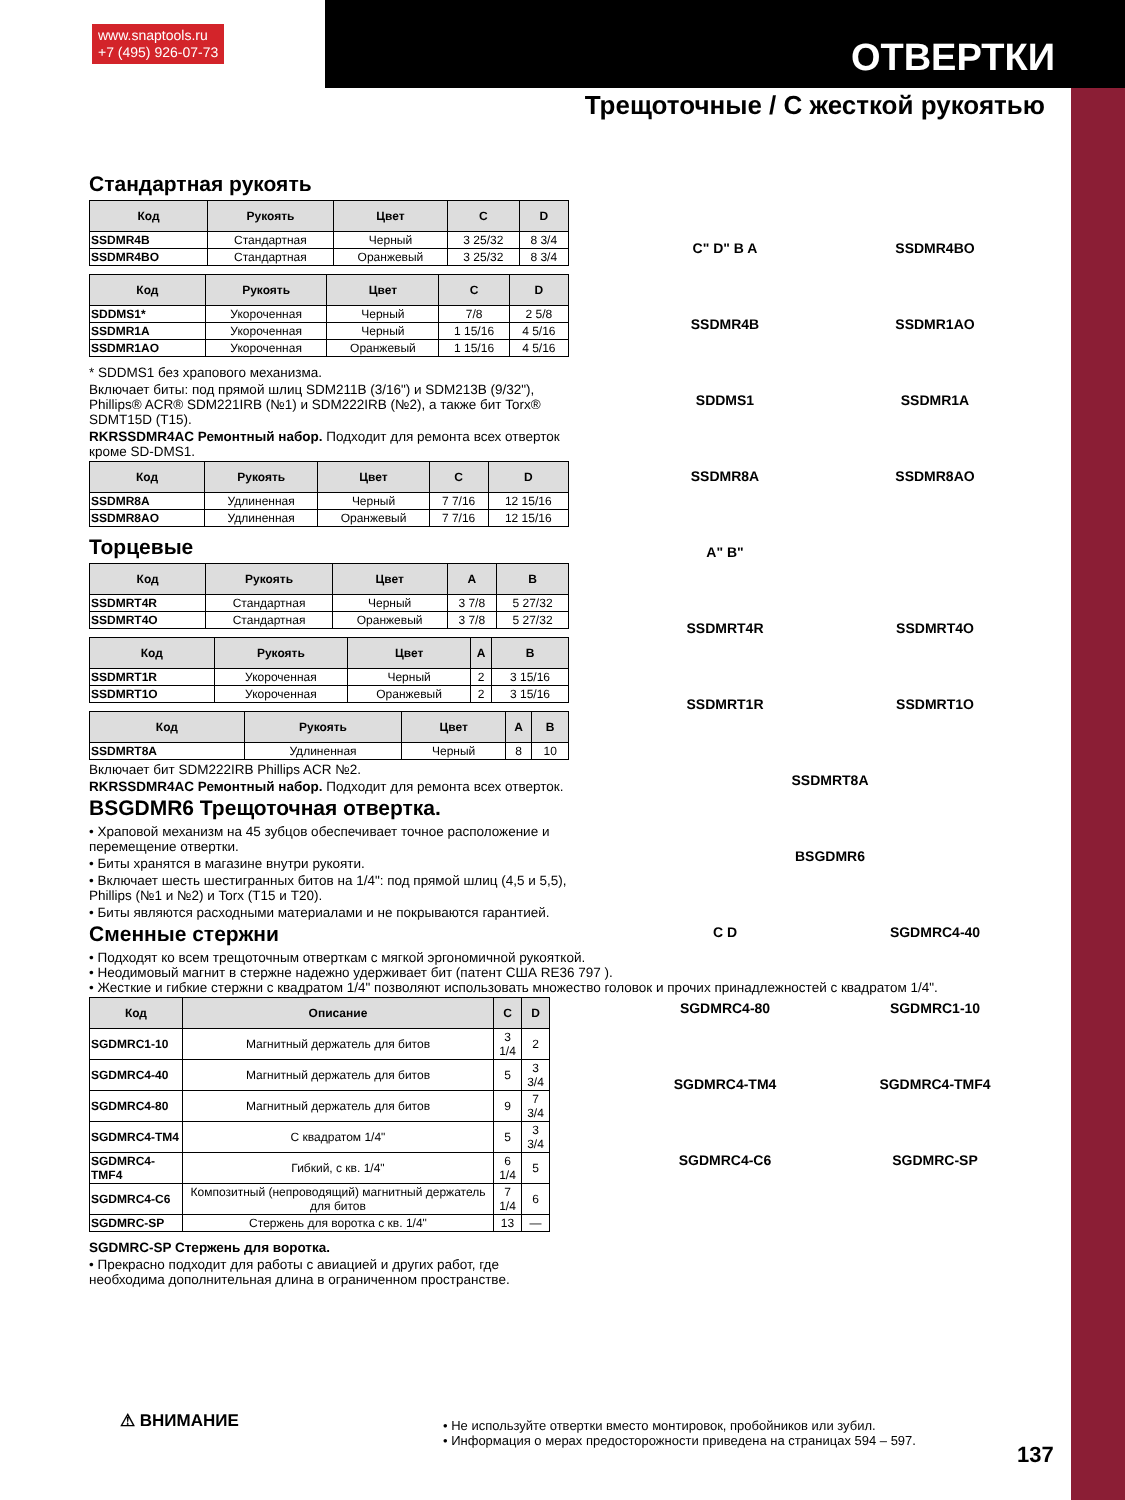www.snaptools.ru
+7 (495) 926-07-73
ОТВЕРТКИ
Трещоточные / С жесткой рукоятью
Стандартная рукоять
| Код | Рукоять | Цвет | C | D |
| --- | --- | --- | --- | --- |
| SSDMR4B | Стандартная | Черный | 3 25/32 | 8 3/4 |
| SSDMR4BO | Стандартная | Оранжевый | 3 25/32 | 8 3/4 |
| Код | Рукоять | Цвет | C | D |
| --- | --- | --- | --- | --- |
| SDDMS1* | Укороченная | Черный | 7/8 | 2 5/8 |
| SSDMR1A | Укороченная | Черный | 1 15/16 | 4 5/16 |
| SSDMR1AO | Укороченная | Оранжевый | 1 15/16 | 4 5/16 |
* SDDMS1 без храпового механизма.
Включает биты: под прямой шлиц SDM211B (3/16") и SDM213B (9/32"), Phillips® ACR® SDM221IRB (№1) и SDM222IRB (№2), а также бит Torx® SDMT15D (T15).
RKRSSDMR4AC Ремонтный набор. Подходит для ремонта всех отверток кроме SD-DMS1.
| Код | Рукоять | Цвет | C | D |
| --- | --- | --- | --- | --- |
| SSDMR8A | Удлиненная | Черный | 7 7/16 | 12 15/16 |
| SSDMR8AO | Удлиненная | Оранжевый | 7 7/16 | 12 15/16 |
Торцевые
| Код | Рукоять | Цвет | A | B |
| --- | --- | --- | --- | --- |
| SSDMRT4R | Стандартная | Черный | 3 7/8 | 5 27/32 |
| SSDMRT4O | Стандартная | Оранжевый | 3 7/8 | 5 27/32 |
| Код | Рукоять | Цвет | A | B |
| --- | --- | --- | --- | --- |
| SSDMRT1R | Укороченная | Черный | 2 | 3 15/16 |
| SSDMRT1O | Укороченная | Оранжевый | 2 | 3 15/16 |
| Код | Рукоять | Цвет | A | B |
| --- | --- | --- | --- | --- |
| SSDMRT8A | Удлиненная | Черный | 8 | 10 |
Включает бит SDM222IRB Phillips ACR №2.
RKRSSDMR4AC Ремонтный набор. Подходит для ремонта всех отверток.
BSGDMR6 Трещоточная отвертка.
• Храповой механизм на 45 зубцов обеспечивает точное расположение и перемещение отвертки.
• Биты хранятся в магазине внутри рукояти.
• Включает шесть шестигранных битов на 1/4": под прямой шлиц (4,5 и 5,5), Phillips (№1 и №2) и Torx (T15 и T20).
• Биты являются расходными материалами и не покрываются гарантией.
Сменные стержни
• Подходят ко всем трещоточным отверткам с мягкой эргономичной рукояткой.
• Неодимовый магнит в стержне надежно удерживает бит (патент США RE36 797 ).
• Жесткие и гибкие стержни с квадратом 1/4" позволяют использовать множество головок и прочих принадлежностей с квадратом 1/4".
| Код | Описание | C | D |
| --- | --- | --- | --- |
| SGDMRC1-10 | Магнитный держатель для битов | 3 1/4 | 2 |
| SGDMRC4-40 | Магнитный держатель для битов | 5 | 3 3/4 |
| SGDMRC4-80 | Магнитный держатель для битов | 9 | 7 3/4 |
| SGDMRC4-TM4 | С квадратом 1/4" | 5 | 3 3/4 |
| SGDMRC4-TMF4 | Гибкий, с кв. 1/4" | 6 1/4 | 5 |
| SGDMRC4-C6 | Композитный (непроводящий) магнитный держатель для битов | 7 1/4 | 6 |
| SGDMRC-SP | Стержень для воротка с кв. 1/4" | 13 | — |
SGDMRC-SP Стержень для воротка.
• Прекрасно подходит для работы с авиацией и других работ, где необходима дополнительная длина в ограниченном пространстве.
C" D" B A
SSDMR4BO
SSDMR4B
SSDMR1AO
SDDMS1
SSDMR1A
SSDMR8A
SSDMR8AO
A" B"
SSDMRT4R
SSDMRT4O
SSDMRT1R
SSDMRT1O
SSDMRT8A
BSGDMR6
C D
SGDMRC4-40
SGDMRC4-80
SGDMRC1-10
SGDMRC4-TM4
SGDMRC4-TMF4
SGDMRC4-C6
SGDMRC-SP
⚠ ВНИМАНИЕ
• Не используйте отвертки вместо монтировок, пробойников или зубил.
• Информация о мерах предосторожности приведена на страницах 594 – 597.
137